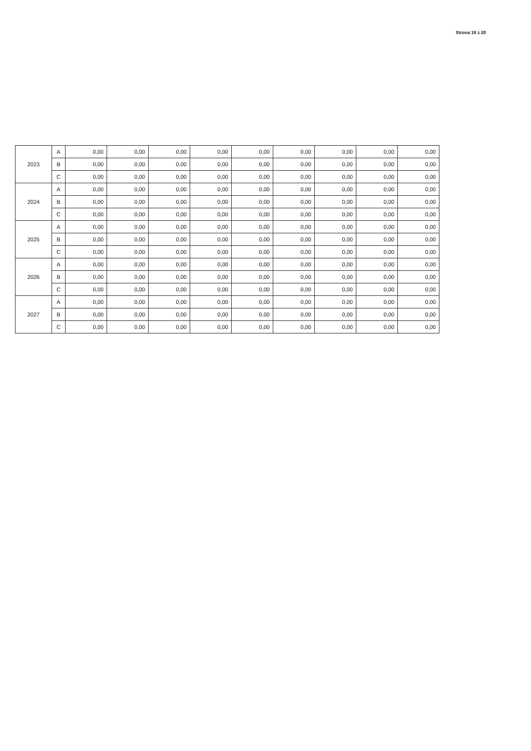Strona 18 z 20
| 2023 | A | 0,00 | 0,00 | 0,00 | 0,00 | 0,00 | 0,00 | 0,00 | 0,00 | 0,00 |
| | B | 0,00 | 0,00 | 0,00 | 0,00 | 0,00 | 0,00 | 0,00 | 0,00 | 0,00 |
| | C | 0,00 | 0,00 | 0,00 | 0,00 | 0,00 | 0,00 | 0,00 | 0,00 | 0,00 |
| 2024 | A | 0,00 | 0,00 | 0,00 | 0,00 | 0,00 | 0,00 | 0,00 | 0,00 | 0,00 |
| | B | 0,00 | 0,00 | 0,00 | 0,00 | 0,00 | 0,00 | 0,00 | 0,00 | 0,00 |
| | C | 0,00 | 0,00 | 0,00 | 0,00 | 0,00 | 0,00 | 0,00 | 0,00 | 0,00 |
| 2025 | A | 0,00 | 0,00 | 0,00 | 0,00 | 0,00 | 0,00 | 0,00 | 0,00 | 0,00 |
| | B | 0,00 | 0,00 | 0,00 | 0,00 | 0,00 | 0,00 | 0,00 | 0,00 | 0,00 |
| | C | 0,00 | 0,00 | 0,00 | 0,00 | 0,00 | 0,00 | 0,00 | 0,00 | 0,00 |
| 2026 | A | 0,00 | 0,00 | 0,00 | 0,00 | 0,00 | 0,00 | 0,00 | 0,00 | 0,00 |
| | B | 0,00 | 0,00 | 0,00 | 0,00 | 0,00 | 0,00 | 0,00 | 0,00 | 0,00 |
| | C | 0,00 | 0,00 | 0,00 | 0,00 | 0,00 | 0,00 | 0,00 | 0,00 | 0,00 |
| 2027 | A | 0,00 | 0,00 | 0,00 | 0,00 | 0,00 | 0,00 | 0,00 | 0,00 | 0,00 |
| | B | 0,00 | 0,00 | 0,00 | 0,00 | 0,00 | 0,00 | 0,00 | 0,00 | 0,00 |
| | C | 0,00 | 0,00 | 0,00 | 0,00 | 0,00 | 0,00 | 0,00 | 0,00 | 0,00 |